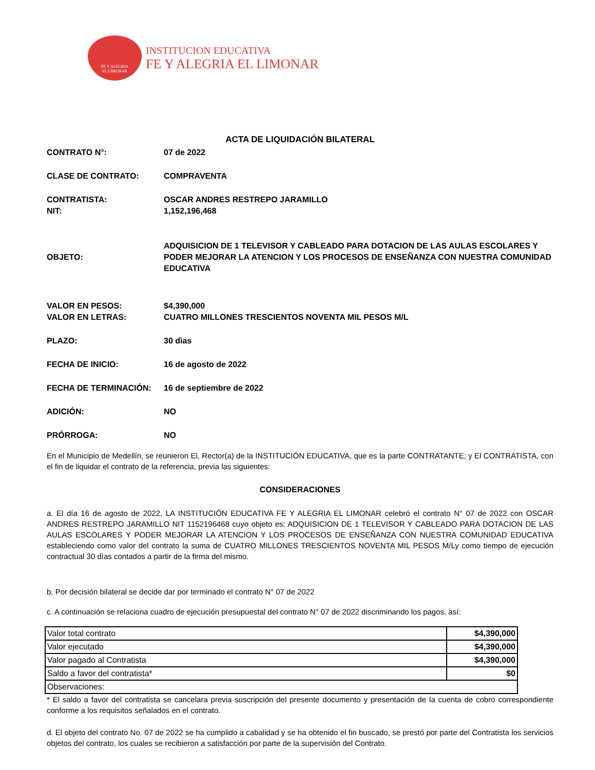FE Y ALEGRIA
EL LIMONAR
INSTITUCION EDUCATIVA
FE Y ALEGRIA EL LIMONAR
ACTA DE LIQUIDACIÓN BILATERAL
| CONTRATO N°: | 07 de 2022 |
| CLASE DE CONTRATO: | COMPRAVENTA |
| CONTRATISTA: | OSCAR ANDRES RESTREPO JARAMILLO |
| NIT: | 1,152,196,468 |
| OBJETO: | ADQUISICION DE 1 TELEVISOR Y CABLEADO PARA DOTACION DE LAS AULAS ESCOLARES Y PODER MEJORAR LA ATENCION Y LOS PROCESOS DE ENSEÑANZA CON NUESTRA COMUNIDAD EDUCATIVA |
| VALOR EN PESOS: | $4,390,000 |
| VALOR EN LETRAS: | CUATRO MILLONES TRESCIENTOS NOVENTA MIL PESOS M/L |
| PLAZO: | 30 dìas |
| FECHA DE INICIO: | 16 de agosto de 2022 |
| FECHA DE TERMINACIÓN: | 16 de septiembre de 2022 |
| ADICIÓN: | NO |
| PRÓRROGA: | NO |
En el Municipio de Medellín, se reunieron El, Rector(a) de la INSTITUCIÓN EDUCATIVA, que es la parte CONTRATANTE; y El CONTRATISTA, con el fin de liquidar el contrato de la referencia, previa las siguientes:
CONSIDERACIONES
a. El día 16 de agosto de 2022, LA INSTITUCIÓN EDUCATIVA FE Y ALEGRIA EL LIMONAR celebró el contrato N° 07 de 2022 con OSCAR ANDRES RESTREPO JARAMILLO NIT 1152196468 cuyo objeto es: ADQUISICION DE 1 TELEVISOR Y CABLEADO PARA DOTACION DE LAS AULAS ESCOLARES Y PODER MEJORAR LA ATENCION Y LOS PROCESOS DE ENSEÑANZA CON NUESTRA COMUNIDAD EDUCATIVA estableciendo como valor del contrato la suma de CUATRO MILLONES TRESCIENTOS NOVENTA MIL PESOS M/Ly como tiempo de ejecución contractual 30 dìas contados a partir de la firma del mismo.
b. Por decisión bilateral se decide dar por terminado el contrato N° 07 de 2022
c. A continuación se relaciona cuadro de ejecución presupuestal del contrato N° 07 de 2022 discriminando los pagos, así:
| Valor total contrato | $4,390,000 |
| Valor ejecutado | $4,390,000 |
| Valor pagado al Contratista | $4,390,000 |
| Saldo a favor del contratista* | $0 |
| Observaciones: | |
* El saldo a favor del contratista se cancelara previa suscripción del presente documento y presentación de la cuenta de cobro correspondiente conforme a los requisitos señalados en el contrato.
d. El objeto del contrato No. 07 de 2022 se ha cumplido a cabalidad y se ha obtenido el fin buscado, se prestó por parte del Contratista los servicios objetos del contrato, los cuales se recibieron a satisfacción por parte de la supervisión del Contrato.